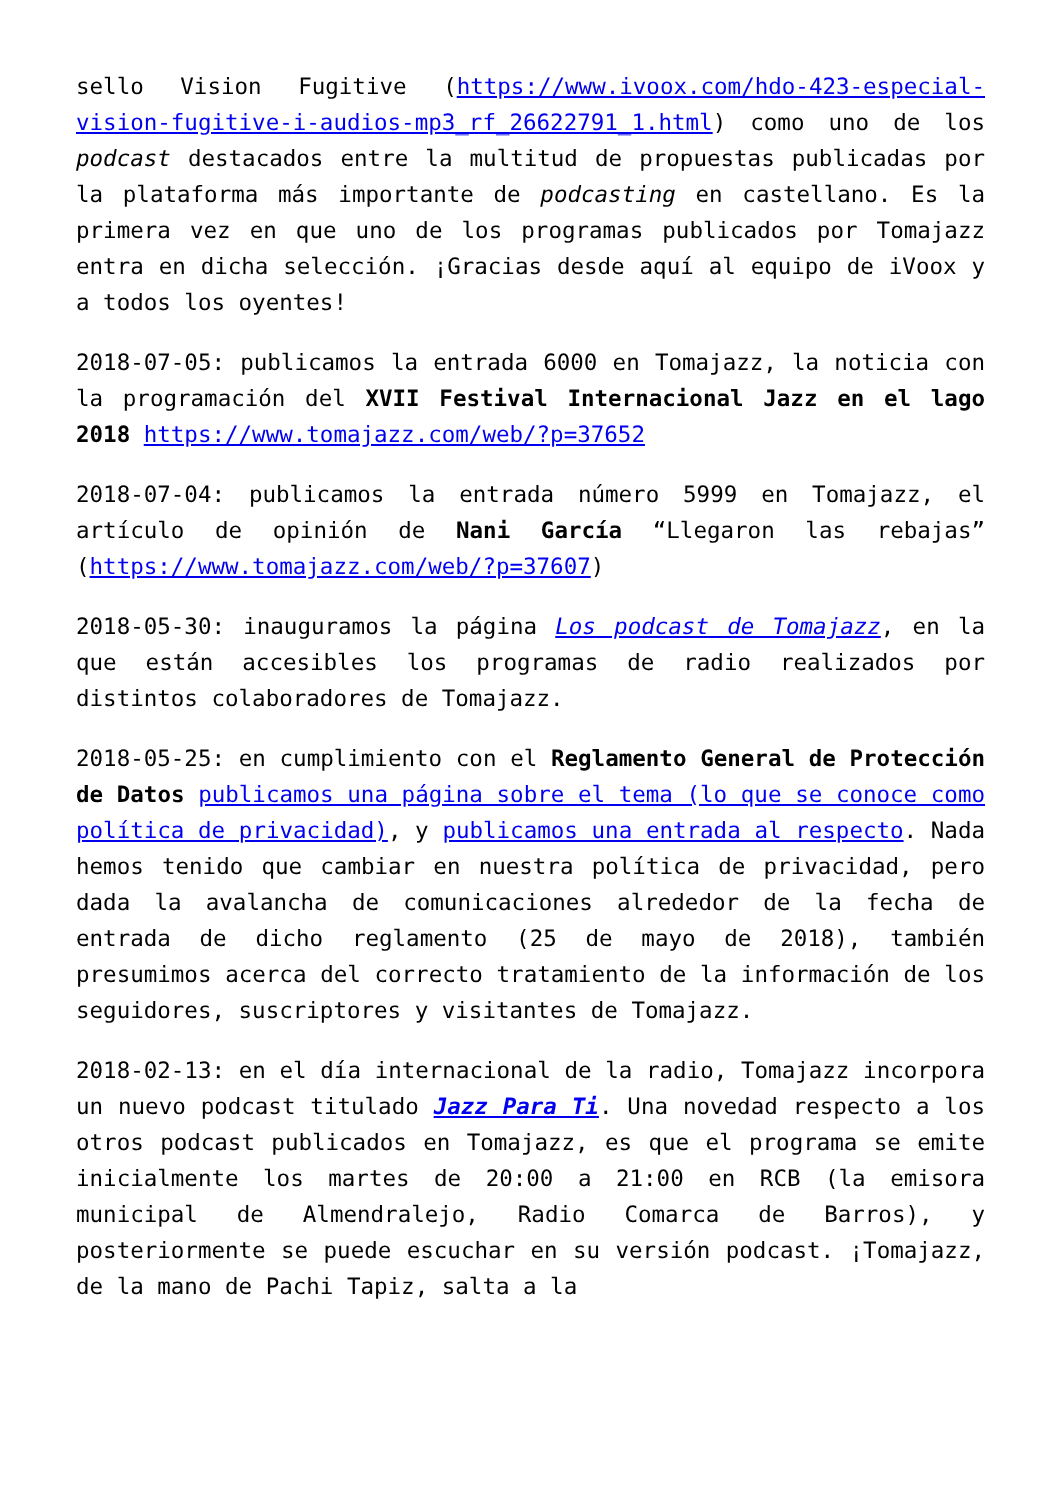sello Vision Fugitive (https://www.ivoox.com/hdo-423-especial-vision-fugitive-i-audios-mp3_rf_26622791_1.html) como uno de los podcast destacados entre la multitud de propuestas publicadas por la plataforma más importante de podcasting en castellano. Es la primera vez en que uno de los programas publicados por Tomajazz entra en dicha selección. ¡Gracias desde aquí al equipo de iVoox y a todos los oyentes!
2018-07-05: publicamos la entrada 6000 en Tomajazz, la noticia con la programación del XVII Festival Internacional Jazz en el lago 2018 https://www.tomajazz.com/web/?p=37652
2018-07-04: publicamos la entrada número 5999 en Tomajazz, el artículo de opinión de Nani García “Llegaron las rebajas” (https://www.tomajazz.com/web/?p=37607)
2018-05-30: inauguramos la página Los podcast de Tomajazz, en la que están accesibles los programas de radio realizados por distintos colaboradores de Tomajazz.
2018-05-25: en cumplimiento con el Reglamento General de Protección de Datos publicamos una página sobre el tema (lo que se conoce como política de privacidad), y publicamos una entrada al respecto. Nada hemos tenido que cambiar en nuestra política de privacidad, pero dada la avalancha de comunicaciones alrededor de la fecha de entrada de dicho reglamento (25 de mayo de 2018), también presumimos acerca del correcto tratamiento de la información de los seguidores, suscriptores y visitantes de Tomajazz.
2018-02-13: en el día internacional de la radio, Tomajazz incorpora un nuevo podcast titulado Jazz Para Ti. Una novedad respecto a los otros podcast publicados en Tomajazz, es que el programa se emite inicialmente los martes de 20:00 a 21:00 en RCB (la emisora municipal de Almendralejo, Radio Comarca de Barros), y posteriormente se puede escuchar en su versión podcast. ¡Tomajazz, de la mano de Pachi Tapiz, salta a la